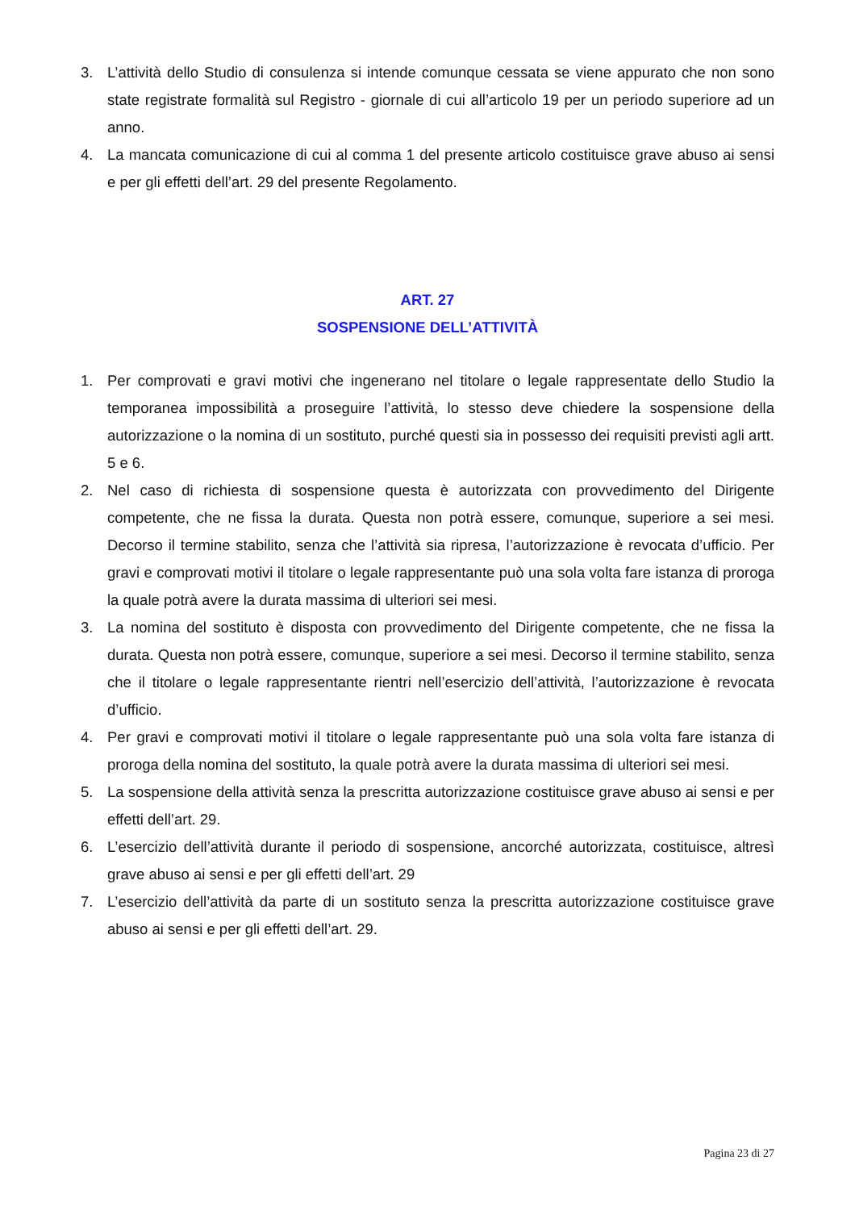3. L’attività dello Studio di consulenza si intende comunque cessata se viene appurato che non sono state registrate formalità sul Registro - giornale di cui all’articolo 19 per un periodo superiore ad un anno.
4. La mancata comunicazione di cui al comma 1 del presente articolo costituisce grave abuso ai sensi e per gli effetti dell’art. 29 del presente Regolamento.
ART. 27
SOSPENSIONE DELL’ATTIVITÀ
1. Per comprovati e gravi motivi che ingenerano nel titolare o legale rappresentate dello Studio la temporanea impossibilità a proseguire l’attività, lo stesso deve chiedere la sospensione della autorizzazione o la nomina di un sostituto, purché questi sia in possesso dei requisiti previsti agli artt. 5 e 6.
2. Nel caso di richiesta di sospensione questa è autorizzata con provvedimento del Dirigente competente, che ne fissa la durata. Questa non potrà essere, comunque, superiore a sei mesi. Decorso il termine stabilito, senza che l’attività sia ripresa, l’autorizzazione è revocata d’ufficio. Per gravi e comprovati motivi il titolare o legale rappresentante può una sola volta fare istanza di proroga la quale potrà avere la durata massima di ulteriori sei mesi.
3. La nomina del sostituto è disposta con provvedimento del Dirigente competente, che ne fissa la durata. Questa non potrà essere, comunque, superiore a sei mesi. Decorso il termine stabilito, senza che il titolare o legale rappresentante rientri nell’esercizio dell’attività, l’autorizzazione è revocata d’ufficio.
4. Per gravi e comprovati motivi il titolare o legale rappresentante può una sola volta fare istanza di proroga della nomina del sostituto, la quale potrà avere la durata massima di ulteriori sei mesi.
5. La sospensione della attività senza la prescritta autorizzazione costituisce grave abuso ai sensi e per effetti dell’art. 29.
6. L’esercizio dell’attività durante il periodo di sospensione, ancorché autorizzata, costituisce, altresì grave abuso ai sensi e per gli effetti dell’art. 29
7. L’esercizio dell’attività da parte di un sostituto senza la prescritta autorizzazione costituisce grave abuso ai sensi e per gli effetti dell’art. 29.
Pagina 23 di 27